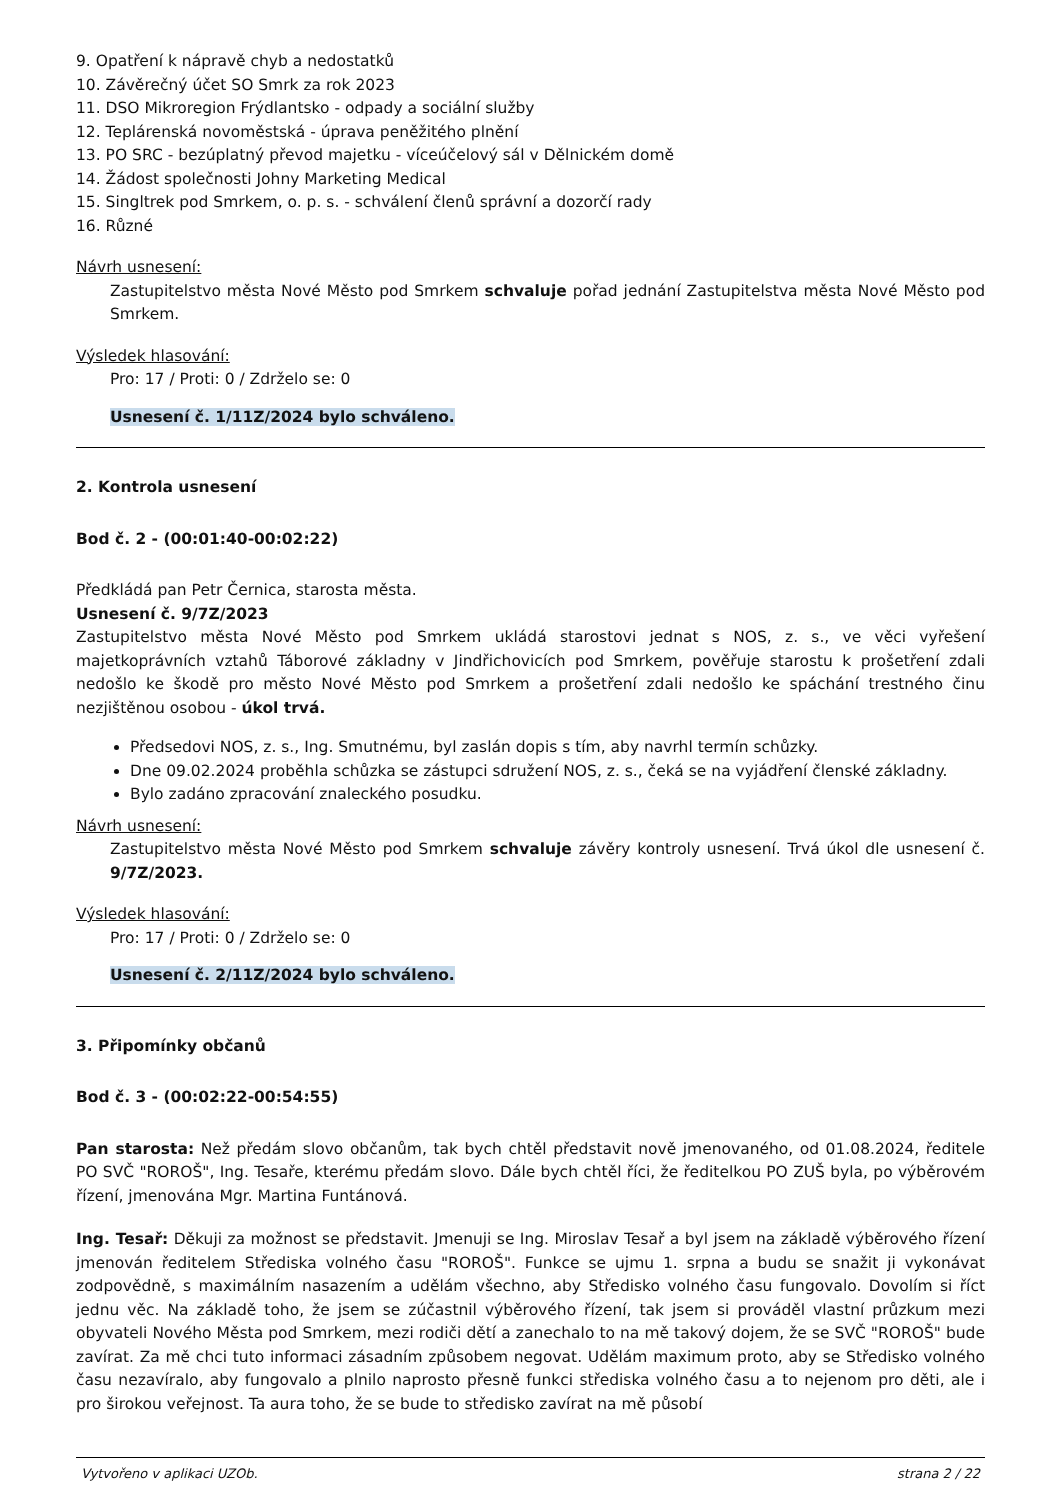9. Opatření k nápravě chyb a nedostatků
10. Závěrečný účet SO Smrk za rok 2023
11. DSO Mikroregion Frýdlantsko - odpady a sociální služby
12. Teplárenská novoměstská - úprava peněžitého plnění
13. PO SRC - bezúplatný převod majetku - víceúčelový sál v Dělnickém domě
14. Žádost společnosti Johny Marketing Medical
15. Singltrek pod Smrkem, o. p. s. - schválení členů správní a dozorčí rady
16. Různé
Návrh usnesení:
Zastupitelstvo města Nové Město pod Smrkem schvaluje pořad jednání Zastupitelstva města Nové Město pod Smrkem.
Výsledek hlasování:
Pro: 17 / Proti: 0 / Zdrželo se: 0
Usnesení č. 1/11Z/2024 bylo schváleno.
2. Kontrola usnesení
Bod č. 2 - (00:01:40-00:02:22)
Předkládá pan Petr Černica, starosta města.
Usnesení č. 9/7Z/2023
Zastupitelstvo města Nové Město pod Smrkem ukládá starostovi jednat s NOS, z. s., ve věci vyřešení majetkoprávních vztahů Táborové základny v Jindřichovicích pod Smrkem, pověřuje starostu k prošetření zdali nedošlo ke škodě pro město Nové Město pod Smrkem a prošetření zdali nedošlo ke spáchání trestného činu nezjištěnou osobou - úkol trvá.
Předsedovi NOS, z. s., Ing. Smutnému, byl zaslán dopis s tím, aby navrhl termín schůzky.
Dne 09.02.2024 proběhla schůzka se zástupci sdružení NOS, z. s., čeká se na vyjádření členské základny.
Bylo zadáno zpracování znaleckého posudku.
Návrh usnesení:
Zastupitelstvo města Nové Město pod Smrkem schvaluje závěry kontroly usnesení. Trvá úkol dle usnesení č. 9/7Z/2023.
Výsledek hlasování:
Pro: 17 / Proti: 0 / Zdrželo se: 0
Usnesení č. 2/11Z/2024 bylo schváleno.
3. Připomínky občanů
Bod č. 3 - (00:02:22-00:54:55)
Pan starosta: Než předám slovo občanům, tak bych chtěl představit nově jmenovaného, od 01.08.2024, ředitele PO SVČ "ROROŠ", Ing. Tesaře, kterému předám slovo. Dále bych chtěl říci, že ředitelkou PO ZUŠ byla, po výběrovém řízení, jmenována Mgr. Martina Funtánová.
Ing. Tesař: Děkuji za možnost se představit. Jmenuji se Ing. Miroslav Tesař a byl jsem na základě výběrového řízení jmenován ředitelem Střediska volného času "ROROŠ". Funkce se ujmu 1. srpna a budu se snažit ji vykonávat zodpovědně, s maximálním nasazením a udělám všechno, aby Středisko volného času fungovalo. Dovolím si říct jednu věc. Na základě toho, že jsem se zúčastnil výběrového řízení, tak jsem si prováděl vlastní průzkum mezi obyvateli Nového Města pod Smrkem, mezi rodiči dětí a zanechalo to na mě takový dojem, že se SVČ "ROROŠ" bude zavírat. Za mě chci tuto informaci zásadním způsobem negovat. Udělám maximum proto, aby se Středisko volného času nezavíralo, aby fungovalo a plnilo naprosto přesně funkci střediska volného času a to nejenom pro děti, ale i pro širokou veřejnost. Ta aura toho, že se bude to středisko zavírat na mě působí
Vytvořeno v aplikaci UZOb. strana 2 / 22